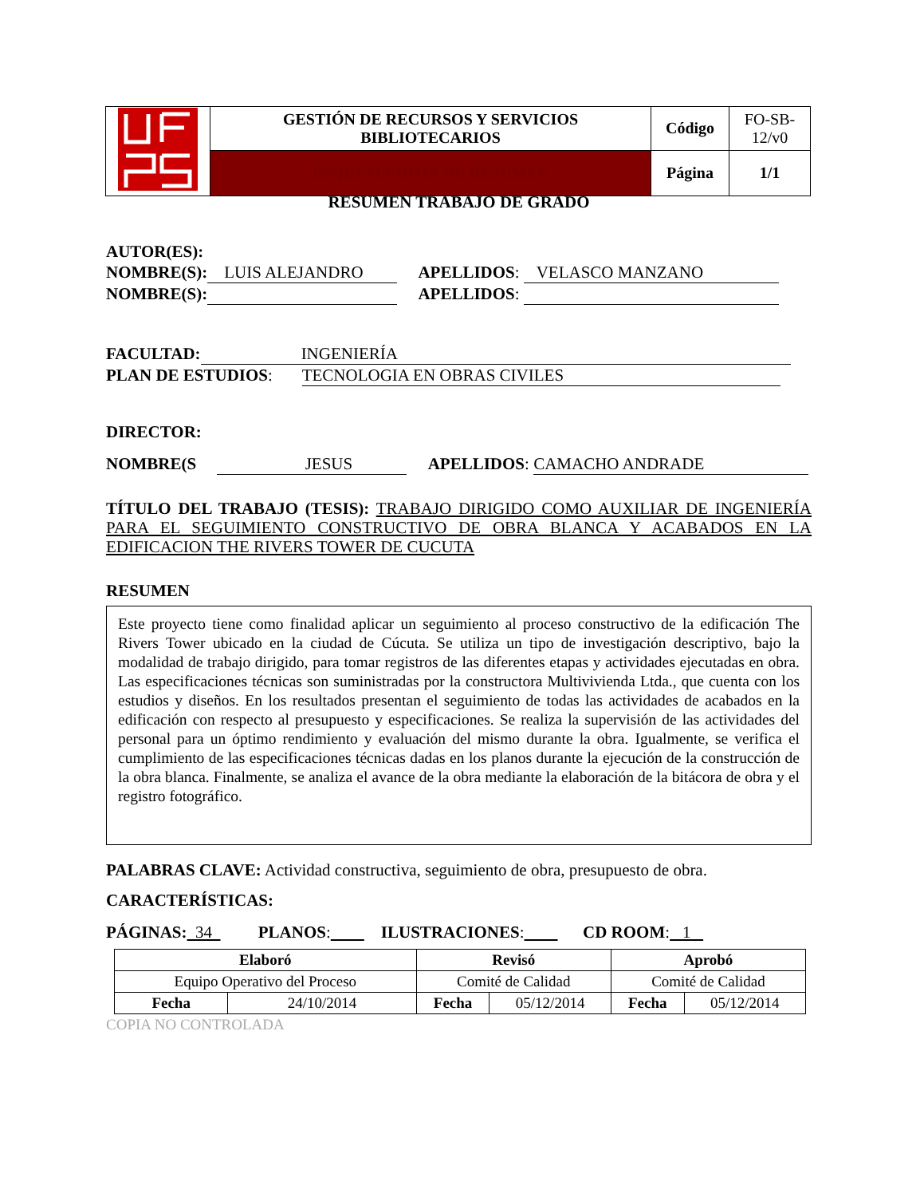| | GESTIÓN DE RECURSOS Y SERVICIOS BIBLIOTECARIOS | Código | FO-SB- 12/v0 |
| | ESQUEMA HOJA DE RESUMEN | Página | 1/1 |
RESUMEN TRABAJO DE GRADO
AUTOR(ES):
NOMBRE(S): LUIS ALEJANDRO APELLIDOS: VELASCO MANZANO
NOMBRE(S): APELLIDOS:
FACULTAD: INGENIERÍA
PLAN DE ESTUDIOS: TECNOLOGIA EN OBRAS CIVILES
DIRECTOR:
NOMBRE(S JESUS APELLIDOS: CAMACHO ANDRADE
TÍTULO DEL TRABAJO (TESIS): TRABAJO DIRIGIDO COMO AUXILIAR DE INGENIERÍA PARA EL SEGUIMIENTO CONSTRUCTIVO DE OBRA BLANCA Y ACABADOS EN LA EDIFICACION THE RIVERS TOWER DE CUCUTA
RESUMEN
Este proyecto tiene como finalidad aplicar un seguimiento al proceso constructivo de la edificación The Rivers Tower ubicado en la ciudad de Cúcuta. Se utiliza un tipo de investigación descriptivo, bajo la modalidad de trabajo dirigido, para tomar registros de las diferentes etapas y actividades ejecutadas en obra. Las especificaciones técnicas son suministradas por la constructora Multivivienda Ltda., que cuenta con los estudios y diseños. En los resultados presentan el seguimiento de todas las actividades de acabados en la edificación con respecto al presupuesto y especificaciones. Se realiza la supervisión de las actividades del personal para un óptimo rendimiento y evaluación del mismo durante la obra. Igualmente, se verifica el cumplimiento de las especificaciones técnicas dadas en los planos durante la ejecución de la construcción de la obra blanca. Finalmente, se analiza el avance de la obra mediante la elaboración de la bitácora de obra y el registro fotográfico.
PALABRAS CLAVE: Actividad constructiva, seguimiento de obra, presupuesto de obra.
CARACTERÍSTICAS:
PÁGINAS: 34 PLANOS: ILUSTRACIONES: CD ROOM: 1
| Elaboró | | Revisó | | Aprobó | |
| --- | --- | --- | --- | --- | --- |
| Equipo Operativo del Proceso | | Comité de Calidad | | Comité de Calidad | |
| Fecha | 24/10/2014 | Fecha | 05/12/2014 | Fecha | 05/12/2014 |
COPIA NO CONTROLADA